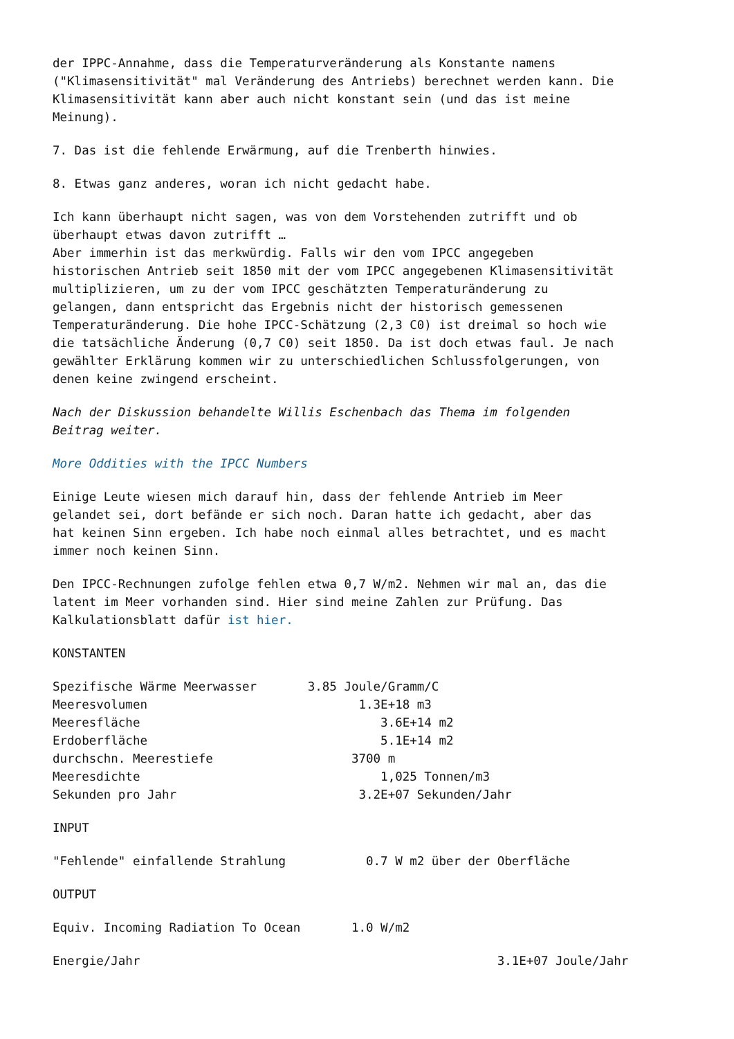der IPPC-Annahme, dass die Temperaturveränderung als Konstante namens ("Klimasensitivität" mal Veränderung des Antriebs) berechnet werden kann. Die Klimasensitivität kann aber auch nicht konstant sein (und das ist meine Meinung).
7. Das ist die fehlende Erwärmung, auf die Trenberth hinwies.
8. Etwas ganz anderes, woran ich nicht gedacht habe.
Ich kann überhaupt nicht sagen, was von dem Vorstehenden zutrifft und ob überhaupt etwas davon zutrifft … Aber immerhin ist das merkwürdig. Falls wir den vom IPCC angegeben historischen Antrieb seit 1850 mit der vom IPCC angegebenen Klimasensitivität multiplizieren, um zu der vom IPCC geschätzten Temperaturänderung zu gelangen, dann entspricht das Ergebnis nicht der historisch gemessenen Temperaturänderung. Die hohe IPCC-Schätzung (2,3 C0) ist dreimal so hoch wie die tatsächliche Änderung (0,7 C0) seit 1850. Da ist doch etwas faul. Je nach gewählter Erklärung kommen wir zu unterschiedlichen Schlussfolgerungen, von denen keine zwingend erscheint.
Nach der Diskussion behandelte Willis Eschenbach das Thema im folgenden Beitrag weiter.
More Oddities with the IPCC Numbers
Einige Leute wiesen mich darauf hin, dass der fehlende Antrieb im Meer gelandet sei, dort befände er sich noch. Daran hatte ich gedacht, aber das hat keinen Sinn ergeben. Ich habe noch einmal alles betrachtet, und es macht immer noch keinen Sinn.
Den IPCC-Rechnungen zufolge fehlen etwa 0,7 W/m2. Nehmen wir mal an, das die latent im Meer vorhanden sind. Hier sind meine Zahlen zur Prüfung. Das Kalkulationsblatt dafür ist hier.
KONSTANTEN
Spezifische Wärme Meerwasser 3.85 Joule/Gramm/C Meeresvolumen 1.3E+18 m3 Meeresfläche 3.6E+14 m2 Erdoberfläche 5.1E+14 m2 durchschn. Meerestiefe 3700 m Meeresdichte 1,025 Tonnen/m3 Sekunden pro Jahr 3.2E+07 Sekunden/Jahr
INPUT
"Fehlende" einfallende Strahlung 0.7 W m2 über der Oberfläche
OUTPUT
Equiv. Incoming Radiation To Ocean 1.0 W/m2
Energie/Jahr 3.1E+07 Joule/Jahr